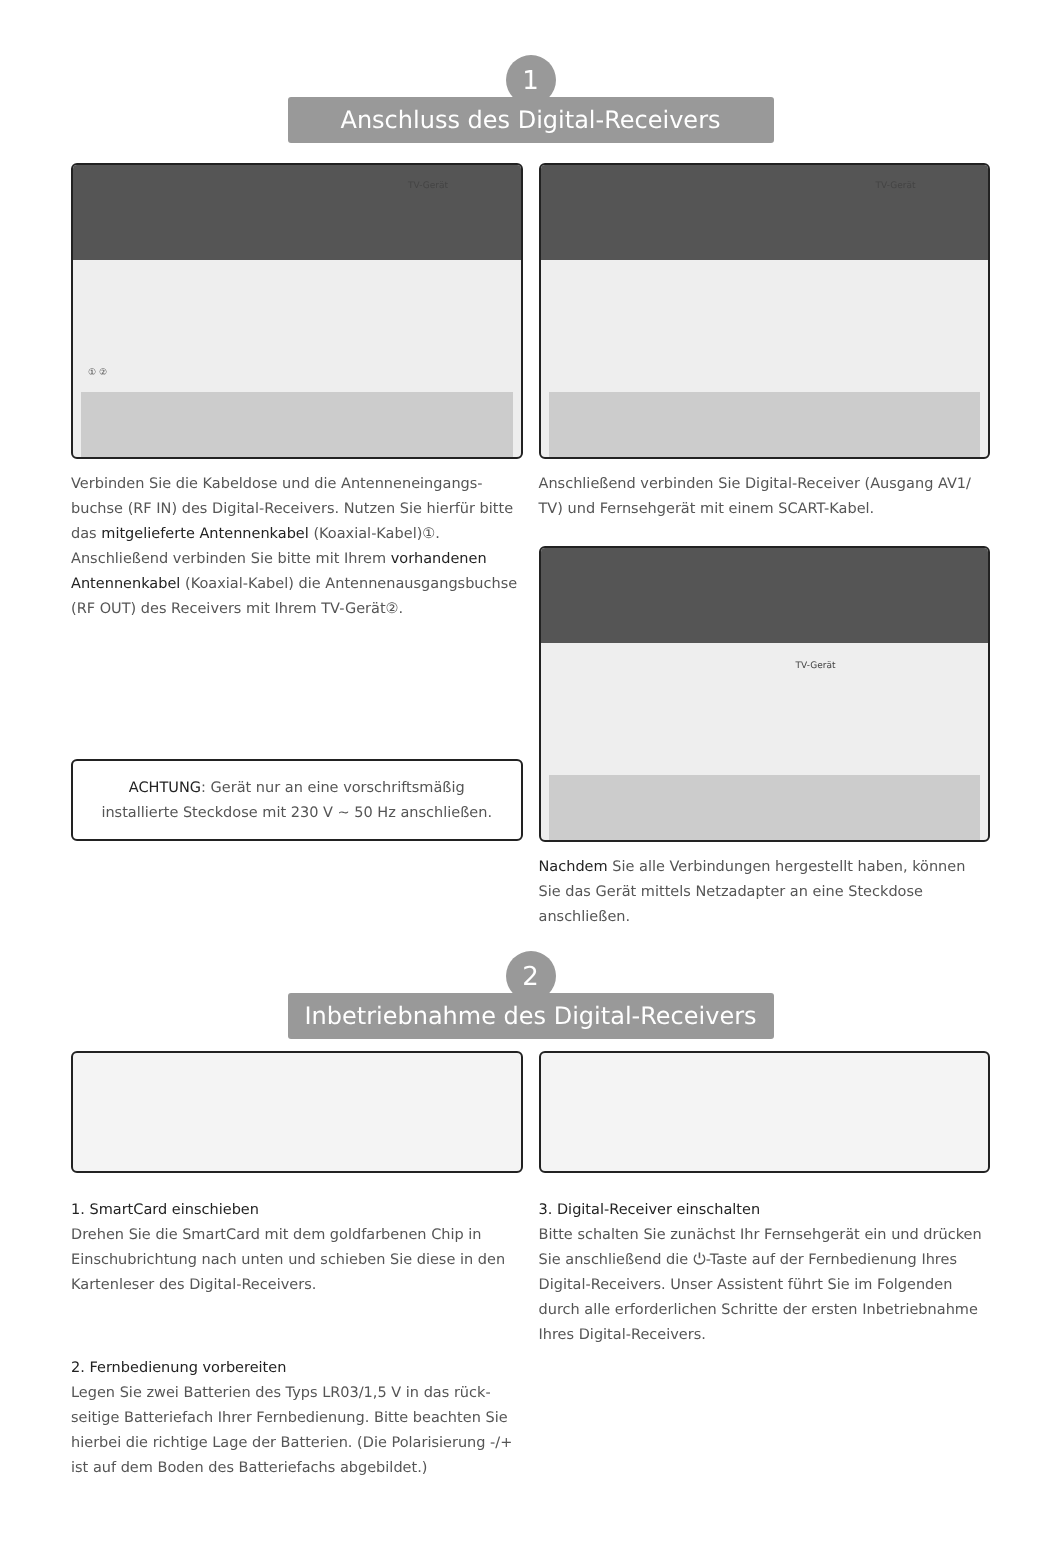1
Anschluss des Digital-Receivers
TV-Gerät
① ②
Verbinden Sie die Kabeldose und die Antenneneingangs-buchse (RF IN) des Digital-Receivers. Nutzen Sie hierfür bitte das mitgelieferte Antennenkabel (Koaxial-Kabel)①. Anschließend verbinden Sie bitte mit Ihrem vorhandenen Antennenkabel (Koaxial-Kabel) die Antennenausgangsbuchse (RF OUT) des Receivers mit Ihrem TV-Gerät②.
ACHTUNG: Gerät nur an eine vorschriftsmäßig installierte Steckdose mit 230 V ∼ 50 Hz anschließen.
TV-Gerät
Anschließend verbinden Sie Digital-Receiver (Ausgang AV1/ TV) und Fernsehgerät mit einem SCART-Kabel.
TV-Gerät
Nachdem Sie alle Verbindungen hergestellt haben, können Sie das Gerät mittels Netzadapter an eine Steckdose anschließen.
2
Inbetriebnahme des Digital-Receivers
1. SmartCard einschieben
Drehen Sie die SmartCard mit dem goldfarbenen Chip in Einschubrichtung nach unten und schieben Sie diese in den Kartenleser des Digital-Receivers.
2. Fernbedienung vorbereiten
Legen Sie zwei Batterien des Typs LR03/1,5 V in das rück-seitige Batteriefach Ihrer Fernbedienung. Bitte beachten Sie hierbei die richtige Lage der Batterien. (Die Polarisierung -/+ ist auf dem Boden des Batteriefachs abgebildet.)
3. Digital-Receiver einschalten
Bitte schalten Sie zunächst Ihr Fernsehgerät ein und drücken Sie anschließend die ⏻-Taste auf der Fernbedienung Ihres Digital-Receivers. Unser Assistent führt Sie im Folgenden durch alle erforderlichen Schritte der ersten Inbetriebnahme Ihres Digital-Receivers.